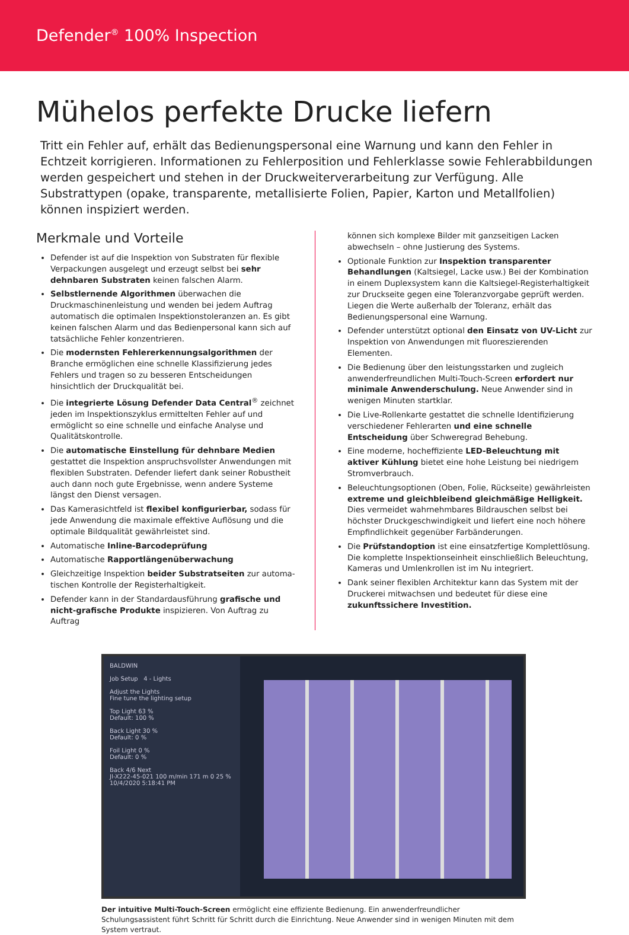Defender<sup>®</sup> 100% Inspection
Mühelos perfekte Drucke liefern
Tritt ein Fehler auf, erhält das Bedienungspersonal eine Warnung und kann den Fehler in Echtzeit korrigieren. Informationen zu Fehlerposition und Fehlerklasse sowie Fehlerabbildungen werden gespeichert und stehen in der Druckweiterverarbeitung zur Verfügung. Alle Substrattypen (opake, transparente, metallisierte Folien, Papier, Karton und Metallfolien) können inspiziert werden.
Merkmale und Vorteile
Defender ist auf die Inspektion von Substraten für flexible Verpackungen ausgelegt und erzeugt selbst bei sehr dehnbaren Substraten keinen falschen Alarm.
Selbstlernende Algorithmen überwachen die Druckmaschinen­leistung und wenden bei jedem Auftrag automatisch die optimalen Inspektionstoleranzen an. Es gibt keinen falschen Alarm und das Bedienpersonal kann sich auf tatsächliche Fehler konzentrieren.
Die modernsten Fehlererkennungsalgorithmen der Branche er­möglichen eine schnelle Klassifizierung jedes Fehlers und tragen so zu besseren Entscheidungen hinsichtlich der Druckqualität bei.
Die integrierte Lösung Defender Data Central<sup>®</sup> zeichnet jeden im Inspektionszyklus ermittelten Fehler auf und ermöglicht so eine schnelle und einfache Analyse und Qualitätskontrolle.
Die automatische Einstellung für dehnbare Medien gestattet die Inspektion anspruchsvollster Anwendungen mit flexiblen Sub­straten. Defender liefert dank seiner Robustheit auch dann noch gute Ergebnisse, wenn andere Systeme längst den Dienst versagen.
Das Kamerasichtfeld ist flexibel konfigurierbar, sodass für jede Anwendung die maximale effektive Auflösung und die optimale Bildqualität gewährleistet sind.
Automatische Inline-Barcodeprüfung
Automatische Rapportlängenüberwachung
Gleichzeitige Inspektion beider Substratseiten zur automa­tischen Kontrolle der Registerhaltigkeit.
Defender kann in der Standardausführung grafische und nicht-grafische Produkte inspizieren. Von Auftrag zu Auftrag
können sich komplexe Bilder mit ganzseitigen Lacken abwechseln – ohne Justierung des Systems.
Optionale Funktion zur Inspektion transparenter Behandlungen (Kaltsiegel, Lacke usw.) Bei der Kombination in einem Duplexsys­tem kann die Kaltsiegel-Registerhaltigkeit zur Druckseite gegen eine Toleranzvorgabe geprüft werden. Liegen die Werte außerh­alb der Toleranz, erhält das Bedienungspersonal eine Warnung.
Defender unterstützt optional den Einsatz von UV-Licht zur Ins­pektion von Anwendungen mit fluoreszierenden Elementen.
Die Bedienung über den leistungsstarken und zugleich anwenderfre­undlichen Multi-Touch-Screen erfordert nur minimale Anwender­schulung. Neue Anwender sind in wenigen Minuten startklar.
Die Live-Rollenkarte gestattet die schnelle Identifizierung verschiedener Fehlerarten und eine schnelle Entscheidung über Schweregrad Behebung.
Eine moderne, hocheffiziente LED-Beleuchtung mit aktiver Kühlung bietet eine hohe Leistung bei niedrigem Stromverbrauch.
Beleuchtungsoptionen (Oben, Folie, Rückseite) gewährleisten extreme und gleichbleibend gleichmäßige Helligkeit. Dies vermeidet wahrnehmbares Bildrauschen selbst bei höchster Druckgeschwindigkeit und liefert eine noch höhere Empfindlich­keit gegenüber Farbänderungen.
Die Prüfstandoption ist eine einsatzfertige Komplettlösung. Die komplette Inspektionseinheit einschließlich Beleuchtung, Kamer­as und Umlenkrollen ist im Nu integriert.
Dank seiner flexiblen Architektur kann das System mit der Druck­erei mitwachsen und bedeutet für diese eine zukunftssichere Investition.
BALDWIN
Job Setup 4 - Lights
Adjust the Lights
Fine tune the lighting setup
Top Light 63 %
Default: 100 %
Back Light 30 %
Default: 0 %
Foil Light 0 %
Default: 0 %
Back 4/6 Next
JI-X222-45-021 100 m/min 171 m 0 25 % 10/4/2020 5:18:41 PM
Der intuitive Multi-Touch-Screen ermöglicht eine effiziente Bedienung. Ein anwenderfreundlicher Schulungsassistent führt Schritt für Schritt durch die Einrichtung. Neue Anwender sind in wenigen Minuten mit dem System vertraut.